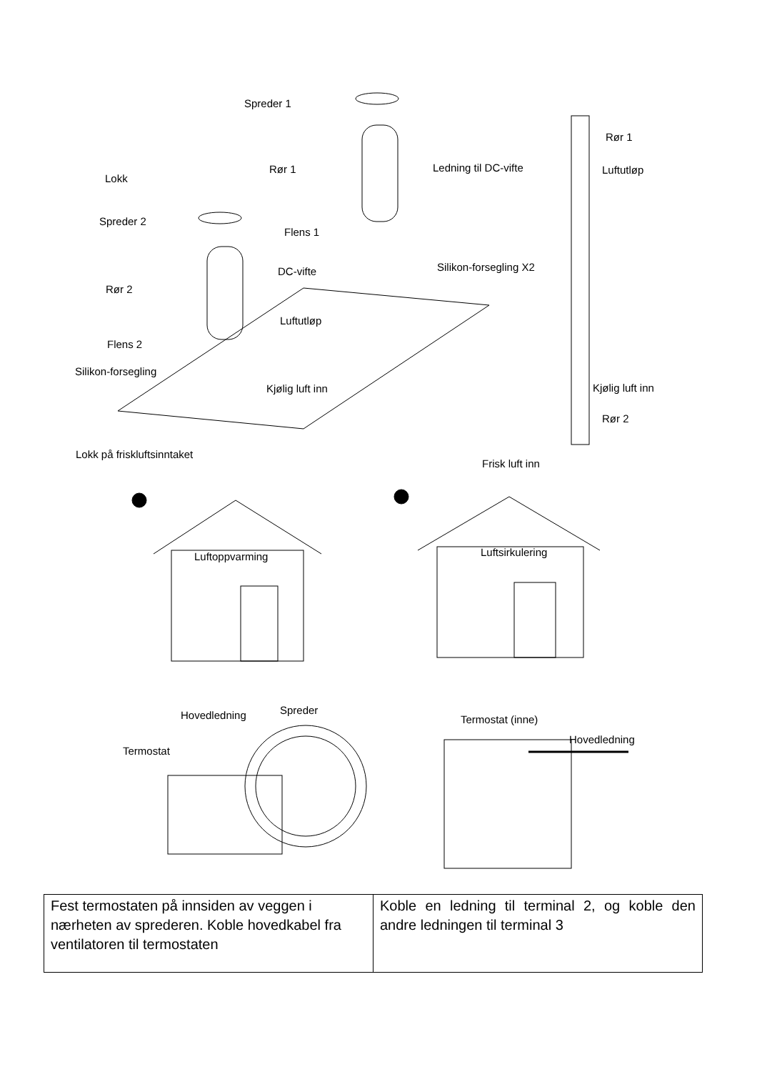Spreder 1
Rør 1 Ledning til DC-vifte
Lokk
Spreder 2
Flens 1
Silikon-forsegling X2
DC-vifte
Rør 2
Luftutløp
Flens 2
Silikon-forsegling
Kjølig luft inn
Lokk på friskluftsinntaket
Rør 1
Luftutløp
Kjølig luft inn
Rør 2
Frisk luft inn
Luftoppvarming Luftsirkulering
Spreder
Hovedledning Termostat (inne)
Hovedledning
Termostat
| Fest termostaten på innsiden av veggen i nærheten av sprederen. Koble hovedkabel fra ventilatoren til termostaten | Koble en ledning til terminal 2, og koble den andre ledningen til terminal 3 |